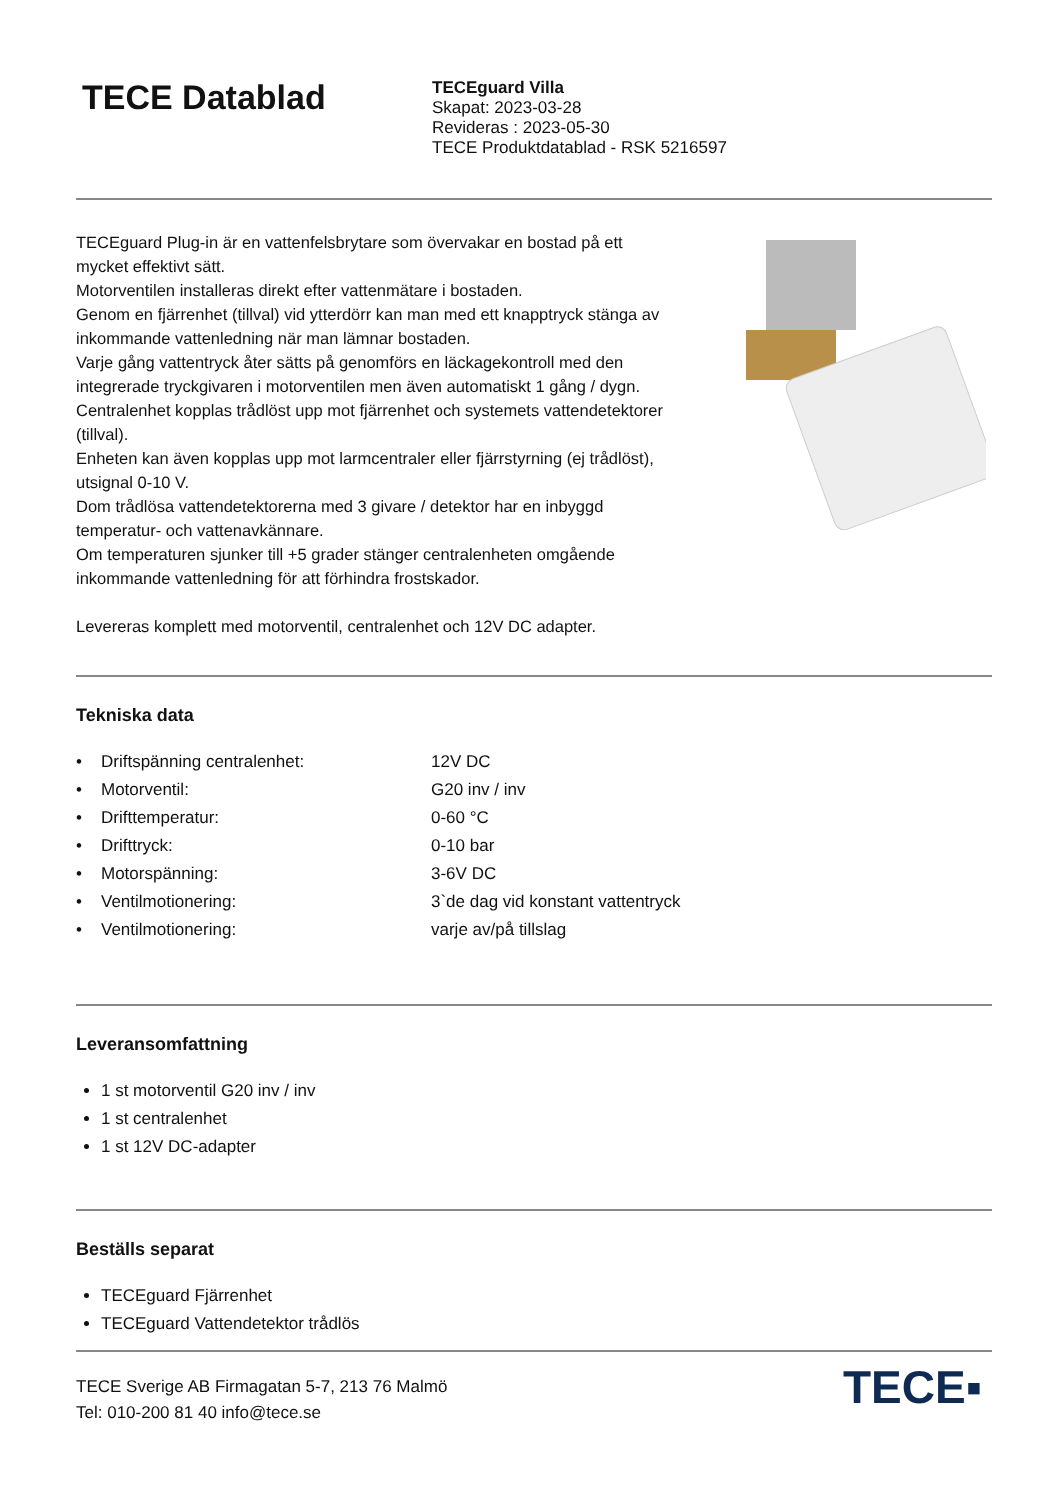TECE Datablad
TECEguard Villa
Skapat: 2023-03-28
Revideras : 2023-05-30
TECE Produktdatablad - RSK 5216597
TECEguard Plug-in är en vattenfelsbrytare som övervakar en bostad på ett mycket effektivt sätt.
Motorventilen installeras direkt efter vattenmätare i bostaden.
Genom en fjärrenhet (tillval) vid ytterdörr kan man med ett knapptryck stänga av inkommande vattenledning när man lämnar bostaden.
Varje gång vattentryck åter sätts på genomförs en läckagekontroll med den integrerade tryckgivaren i motorventilen men även automatiskt 1 gång / dygn.
Centralenhet kopplas trådlöst upp mot fjärrenhet och systemets vattendetektorer (tillval).
Enheten kan även kopplas upp mot larmcentraler eller fjärrstyrning (ej trådlöst), utsignal 0-10 V.
Dom trådlösa vattendetektorerna med 3 givare / detektor har en inbyggd temperatur- och vattenavkännare.
Om temperaturen sjunker till +5 grader stänger centralenheten omgående inkommande vattenledning för att förhindra frostskador.
Levereras komplett med motorventil, centralenhet och 12V DC adapter.
Tekniska data
| • | Driftspänning centralenhet: | 12V DC |
| • | Motorventil: | G20 inv / inv |
| • | Drifttemperatur: | 0-60 °C |
| • | Drifttryck: | 0-10 bar |
| • | Motorspänning: | 3-6V DC |
| • | Ventilmotionering: | 3`de dag vid konstant vattentryck |
| • | Ventilmotionering: | varje av/på tillslag |
Leveransomfattning
1 st motorventil G20 inv / inv
1 st centralenhet
1 st 12V DC-adapter
Beställs separat
TECEguard Fjärrenhet
TECEguard Vattendetektor trådlös
TECE Sverige AB Firmagatan 5-7, 213 76 Malmö
Tel: 010-200 81 40 info@tece.se
TECE▪